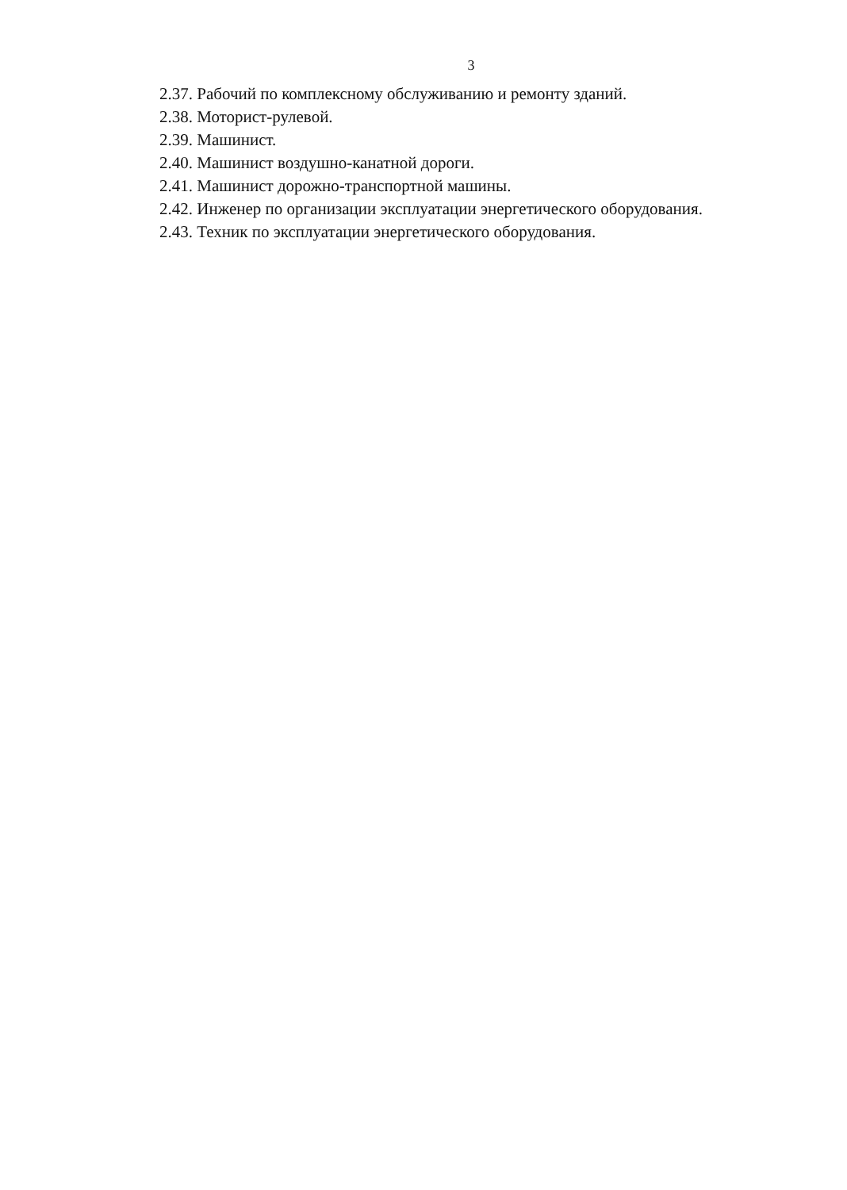3
2.37. Рабочий по комплексному обслуживанию и ремонту зданий.
2.38. Моторист-рулевой.
2.39. Машинист.
2.40. Машинист воздушно-канатной дороги.
2.41. Машинист дорожно-транспортной машины.
2.42. Инженер по организации эксплуатации энергетического оборудования.
2.43. Техник по эксплуатации энергетического оборудования.